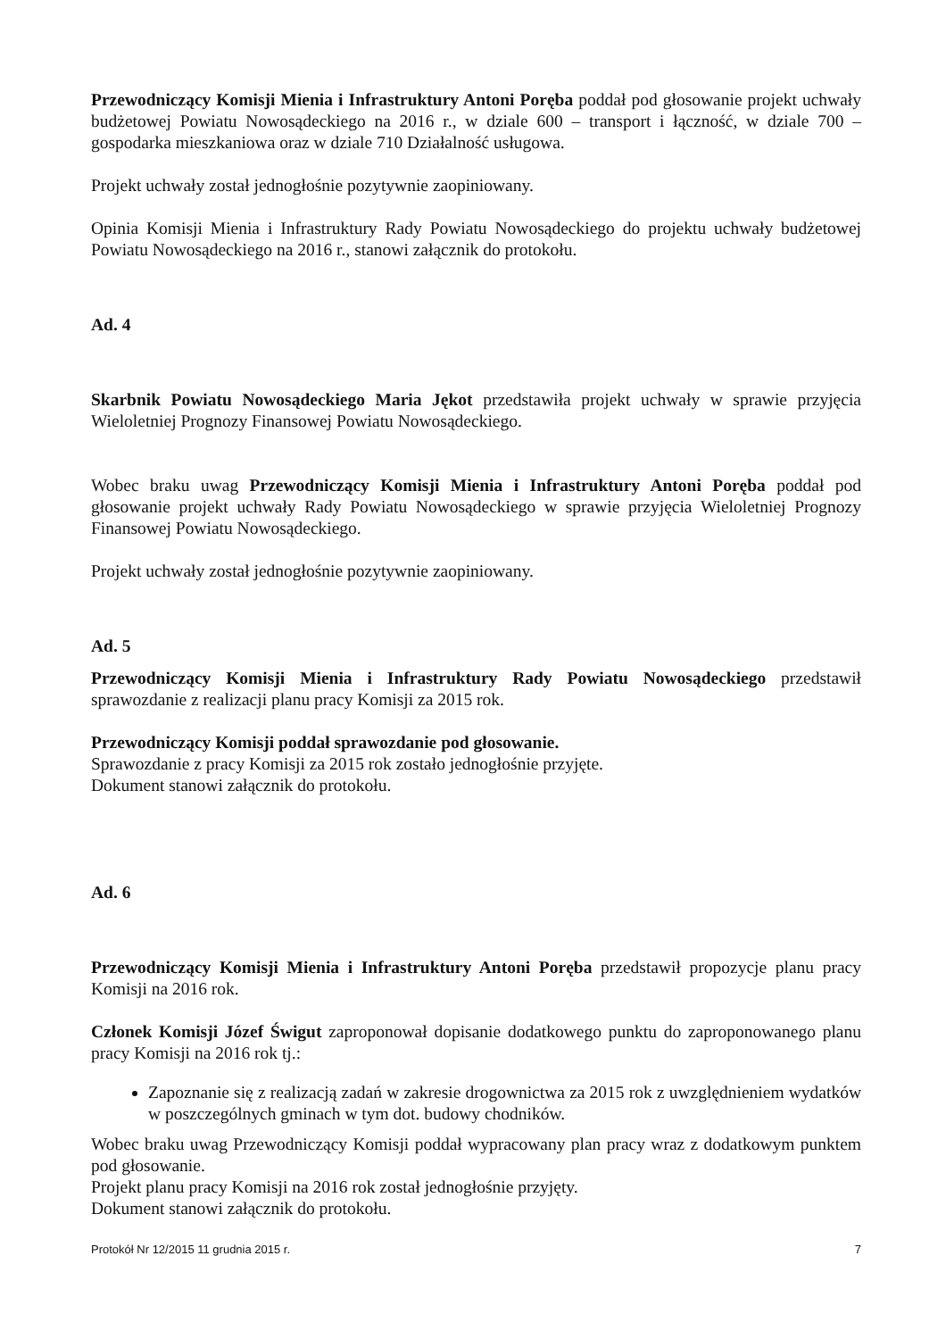Przewodniczący Komisji Mienia i Infrastruktury Antoni Poręba poddał pod głosowanie projekt uchwały budżetowej Powiatu Nowosądeckiego na 2016 r., w dziale 600 – transport i łączność, w dziale 700 – gospodarka mieszkaniowa oraz w dziale 710 Działalność usługowa.
Projekt uchwały został jednogłośnie pozytywnie zaopiniowany.
Opinia Komisji Mienia i Infrastruktury Rady Powiatu Nowosądeckiego do projektu uchwały budżetowej Powiatu Nowosądeckiego na 2016 r., stanowi załącznik do protokołu.
Ad. 4
Skarbnik Powiatu Nowosądeckiego Maria Jękot przedstawiła projekt uchwały w sprawie przyjęcia Wieloletniej Prognozy Finansowej Powiatu Nowosądeckiego.
Wobec braku uwag Przewodniczący Komisji Mienia i Infrastruktury Antoni Poręba poddał pod głosowanie projekt uchwały Rady Powiatu Nowosądeckiego w sprawie przyjęcia Wieloletniej Prognozy Finansowej Powiatu Nowosądeckiego.
Projekt uchwały został jednogłośnie pozytywnie zaopiniowany.
Ad. 5
Przewodniczący Komisji Mienia i Infrastruktury Rady Powiatu Nowosądeckiego przedstawił sprawozdanie z realizacji planu pracy Komisji za 2015 rok.
Przewodniczący Komisji poddał sprawozdanie pod głosowanie.
Sprawozdanie z pracy Komisji za 2015 rok zostało jednogłośnie przyjęte.
Dokument stanowi załącznik do protokołu.
Ad. 6
Przewodniczący Komisji Mienia i Infrastruktury Antoni Poręba przedstawił propozycje planu pracy Komisji na 2016 rok.
Członek Komisji Józef Świgut zaproponował dopisanie dodatkowego punktu do zaproponowanego planu pracy Komisji na 2016 rok tj.:
Zapoznanie się z realizacją zadań w zakresie drogownictwa za 2015 rok z uwzględnieniem wydatków w poszczególnych gminach w tym dot. budowy chodników.
Wobec braku uwag Przewodniczący Komisji poddał wypracowany plan pracy wraz z dodatkowym punktem pod głosowanie.
Projekt planu pracy Komisji na 2016 rok został jednogłośnie przyjęty.
Dokument stanowi załącznik do protokołu.
Protokół Nr 12/2015 11 grudnia 2015 r. 7